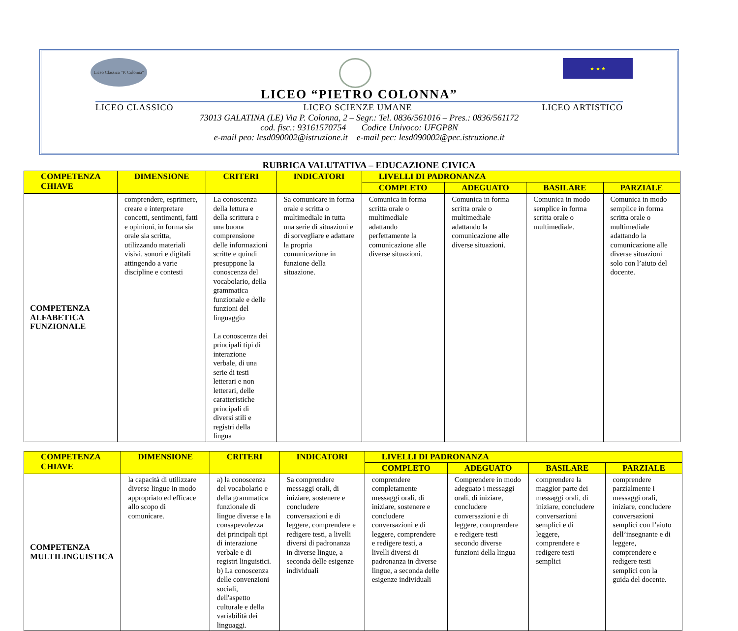Liceo Classico "P. Colonna"
★ ★ ★
LICEO “PIETRO COLONNA”
LICEO CLASSICO LICEO SCIENZE UMANE LICEO ARTISTICO
73013 GALATINA (LE) Via P. Colonna, 2 – Segr.: Tel. 0836/561016 – Pres.: 0836/561172
cod. fisc.: 93161570754 Codice Univoco: UFGP8N
e-mail peo: lesd090002@istruzione.it e-mail pec: lesd090002@pec.istruzione.it
RUBRICA VALUTATIVA – EDUCAZIONE CIVICA
| COMPETENZA CHIAVE | DIMENSIONE | CRITERI | INDICATORI | LIVELLI DI PADRONANZA | | | |
| --- | --- | --- | --- | --- | --- | --- | --- |
| | | | | COMPLETO | ADEGUATO | BASILARE | PARZIALE |
| COMPETENZA ALFABETICA FUNZIONALE | comprendere, esprimere, creare e interpretare concetti, sentimenti, fatti e opinioni, in forma sia orale sia scritta, utilizzando materiali visivi, sonori e digitali attingendo a varie discipline e contesti | La conoscenza della lettura e della scrittura e una buona comprensione delle informazioni scritte e quindi presuppone la conoscenza del vocabolario, della grammatica funzionale e delle funzioni del linguaggio La conoscenza dei principali tipi di interazione verbale, di una serie di testi letterari e non letterari, delle caratteristiche principali di diversi stili e registri della lingua | Sa comunicare in forma orale e scritta o multimediale in tutta una serie di situazioni e di sorvegliare e adattare la propria comunicazione in funzione della situazione. | Comunica in forma scritta orale o multimediale adattando perfettamente la comunicazione alle diverse situazioni. | Comunica in forma scritta orale o multimediale adattando la comunicazione alle diverse situazioni. | Comunica in modo semplice in forma scritta orale o multimediale. | Comunica in modo semplice in forma scritta orale o multimediale adattando la comunicazione alle diverse situazioni solo con l’aiuto del docente. |
| COMPETENZA CHIAVE | DIMENSIONE | CRITERI | INDICATORI | LIVELLI DI PADRONANZA | | | |
| --- | --- | --- | --- | --- | --- | --- | --- |
| | | | | COMPLETO | ADEGUATO | BASILARE | PARZIALE |
| COMPETENZA MULTILINGUISTICA | la capacità di utilizzare diverse lingue in modo appropriato ed efficace allo scopo di comunicare. | a) la conoscenza del vocabolario e della grammatica funzionale di lingue diverse e la consapevolezza dei principali tipi di interazione verbale e di registri linguistici. b) La conoscenza delle convenzioni sociali, dell'aspetto culturale e della variabilità dei linguaggi. | Sa comprendere messaggi orali, di iniziare, sostenere e concludere conversazioni e di leggere, comprendere e redigere testi, a livelli diversi di padronanza in diverse lingue, a seconda delle esigenze individuali | comprendere completamente messaggi orali, di iniziare, sostenere e concludere conversazioni e di leggere, comprendere e redigere testi, a livelli diversi di padronanza in diverse lingue, a seconda delle esigenze individuali | Comprendere in modo adeguato i messaggi orali, di iniziare, concludere conversazioni e di leggere, comprendere e redigere testi secondo diverse funzioni della lingua | comprendere la maggior parte dei messaggi orali, di iniziare, concludere conversazioni semplici e di leggere, comprendere e redigere testi semplici | comprendere parzialmente i messaggi orali, iniziare, concludere conversazioni semplici con l’aiuto dell’insegnante e di leggere, comprendere e redigere testi semplici con la guida del docente. |